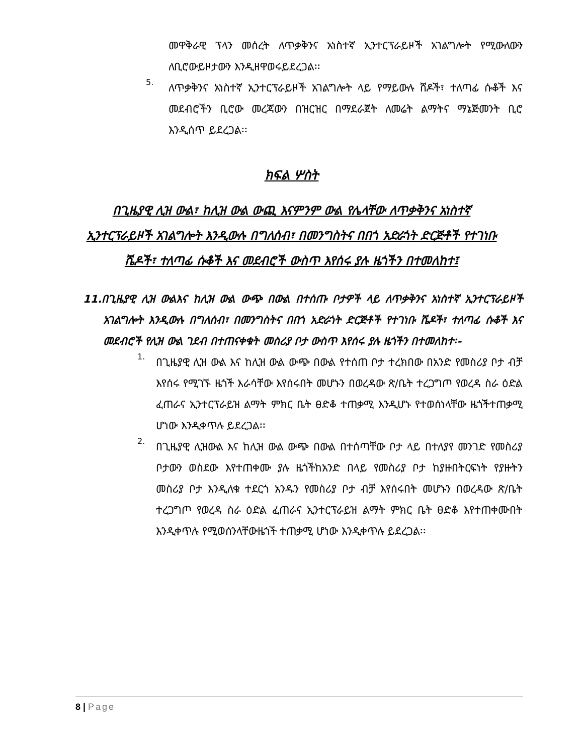መዋቅራዊ ፕላን መሰረት ለጥቃቅንና አነስተኛ ኢንተርፕራይዞች አገልግሎት የሚውለውን ለቢሮውይዞታውን እንዲዘዋወሩይደረጋል፡፡
5.
ለጥቃቅንና አነስተኛ ኢንተርፕራይዞች አገልግሎት ላይ የማይውሉ ሸዶች፣ ተለጣፊ ሱቆች እና መደብሮችን ቢሮው መረጃውን በዝርዝር በማደራጀት ለመሬት ልማትና ማኔጅመንት ቢሮ እንዲሰጥ ይደረጋል፡፡
ክፍል ሦስት
በጊዜያዊ ሊዝ ውል፣ ከሊዝ ውል ውጪ እናምንም ውል የሌላቸው ለጥቃቅንና አነስተኛ ኢንተርፕራይዞች አገልግሎት እንዲውሉ በግለሰብ፣ በመንግስትና በበጎ አድራጎት ድርጅቶች የተገነቡ ሼዶች፣ ተለጣፊ ሱቆች እና መደብሮች ውስጥ እየሰሩ ያሉ ዜጎችን በተመለከተ፤
11.በጊዜያዊ ሊዝ ውልእና ከሊዝ ውል ውጭ በውል በተሰጡ ቦታዎች ላይ ለጥቃቅንና አነስተኛ ኢንተርፕራይዞች አገልግሎት እንዲውሉ በግለሰብ፣ በመንግስትና በበጎ አድራጎት ድርጅቶች የተገነቡ ሼዶች፣ ተለጣፊ ሱቆች እና መደብሮች የሊዝ ውል ገደብ በተጠናቀቁት መስሪያ ቦታ ውስጥ እየሰሩ ያሉ ዜጎችን በተመለከተ፡-
1.
በጊዜያዊ ሊዝ ውል እና ከሊዝ ውል ውጭ በውል የተሰጠ ቦታ ተረክበው በአንድ የመስሪያ ቦታ ብቻ እየሰሩ የሚገኙ ዜጎች እራሳቸው እየሰሩበት መሆኑን በወረዳው ጽ/ቤት ተረጋግጦ የወረዳ ስራ ዕድል ፈጠራና ኢንተርፕራይዝ ልማት ምክር ቤት ፀድቆ ተጠቃሚ እንዲሆኑ የተወሰነላቸው ዜጎችተጠቃሚ ሆነው እንዲቀጥሉ ይደረጋል፡፡
2.
በጊዜያዊ ሊዝውል እና ከሊዝ ውል ውጭ በውል በተሰጣቸው ቦታ ላይ በተለያየ መንገድ የመስሪያ ቦታውን ወስደው እየተጠቀሙ ያሉ ዜጎችከአንድ በላይ የመስሪያ ቦታ ከያዙበትርፍነት የያዙትን መስሪያ ቦታ እንዲለቁ ተደርጎ አንዱን የመስሪያ ቦታ ብቻ እየሰሩበት መሆኑን በወረዳው ጽ/ቤት ተረጋግጦ የወረዳ ስራ ዕድል ፈጠራና ኢንተርፕራይዝ ልማት ምክር ቤት ፀድቆ እየተጠቀሙበት እንዲቀጥሉ የሚወሰንላቸውዜጎች ተጠቃሚ ሆነው እንዲቀጥሉ ይደረጋል፡፡
8 | Page